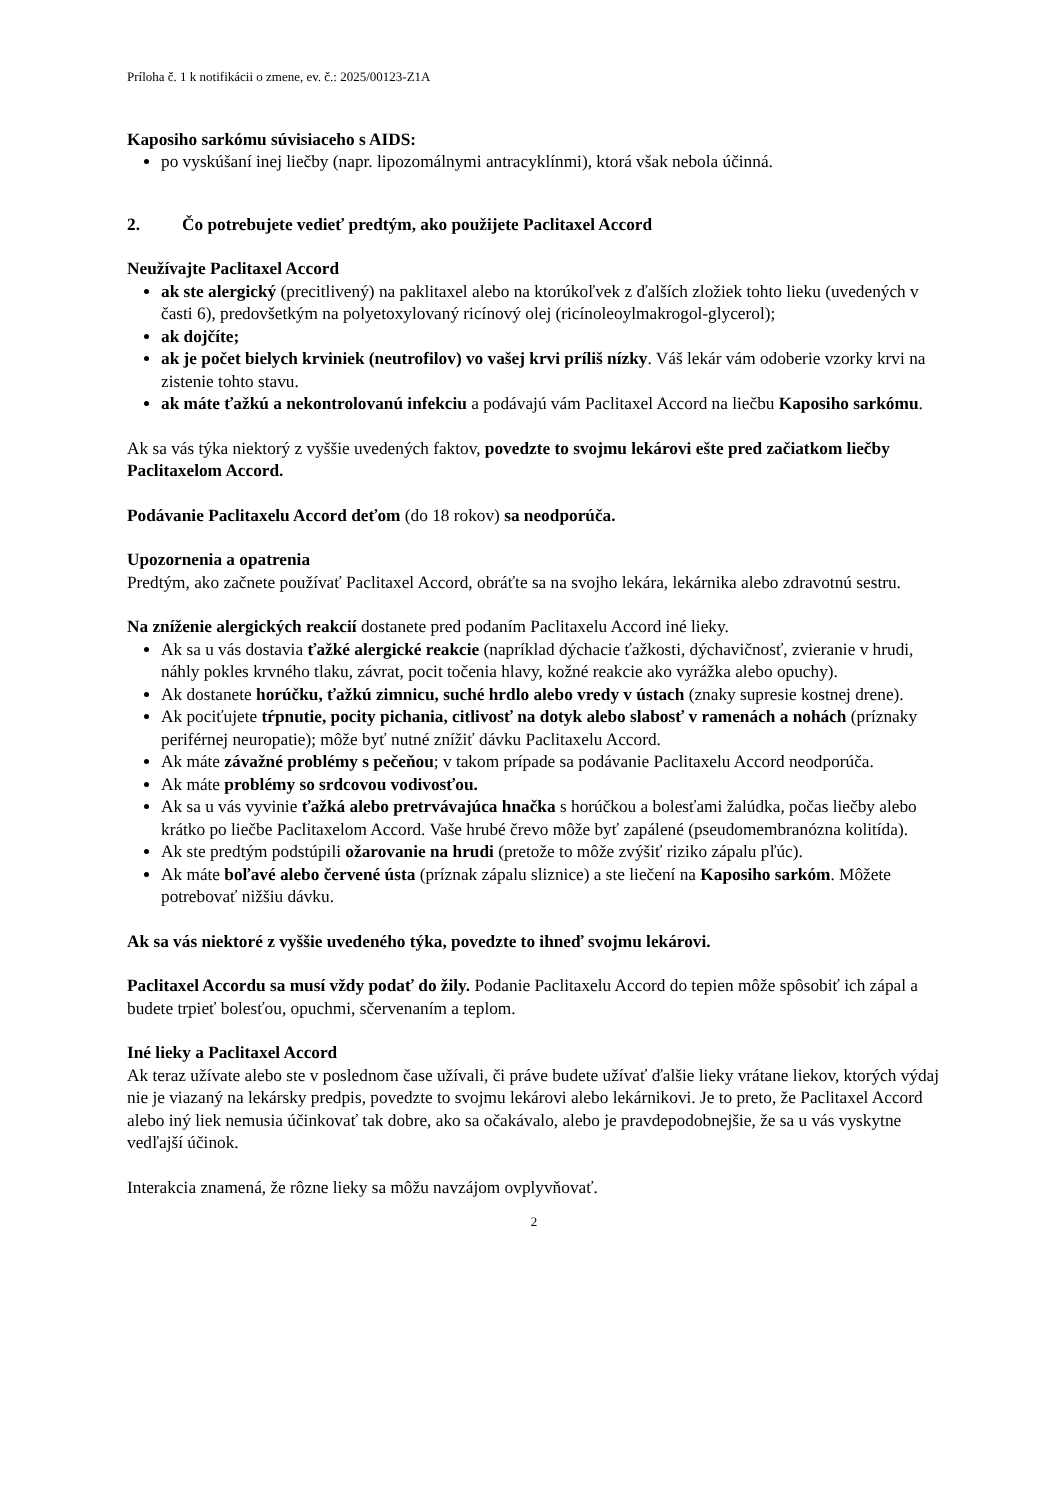Príloha č. 1 k notifikácii o zmene, ev. č.: 2025/00123-Z1A
Kaposiho sarkómu súvisiaceho s AIDS:
po vyskúšaní inej liečby (napr. lipozomálnymi antracyklínmi), ktorá však nebola účinná.
2. Čo potrebujete vedieť predtým, ako použijete Paclitaxel Accord
Neužívajte Paclitaxel Accord
ak ste alergický (precitlivený) na paklitaxel alebo na ktorúkoľvek z ďalších zložiek tohto lieku (uvedených v časti 6), predovšetkým na polyetoxylovaný ricínový olej (ricínoleoylmakrogol-glycerol);
ak dojčíte;
ak je počet bielych krviniek (neutrofilov) vo vašej krvi príliš nízky. Váš lekár vám odoberie vzorky krvi na zistenie tohto stavu.
ak máte ťažkú a nekontrolovanú infekciu a podávajú vám Paclitaxel Accord na liečbu Kaposiho sarkómu.
Ak sa vás týka niektorý z vyššie uvedených faktov, povedzte to svojmu lekárovi ešte pred začiatkom liečby Paclitaxelom Accord.
Podávanie Paclitaxelu Accord deťom (do 18 rokov) sa neodporúča.
Upozornenia a opatrenia
Predtým, ako začnete používať Paclitaxel Accord, obráťte sa na svojho lekára, lekárnika alebo zdravotnú sestru.
Na zníženie alergických reakcií dostanete pred podaním Paclitaxelu Accord iné lieky.
Ak sa u vás dostavia ťažké alergické reakcie (napríklad dýchacie ťažkosti, dýchavičnosť, zvieranie v hrudi, náhly pokles krvného tlaku, závrat, pocit točenia hlavy, kožné reakcie ako vyrážka alebo opuchy).
Ak dostanete horúčku, ťažkú zimnicu, suché hrdlo alebo vredy v ústach (znaky supresie kostnej drene).
Ak pociťujete tŕpnutie, pocity pichania, citlivosť na dotyk alebo slabosť v ramenách a nohách (príznaky periférnej neuropatie); môže byť nutné znížiť dávku Paclitaxelu Accord.
Ak máte závažné problémy s pečeňou; v takom prípade sa podávanie Paclitaxelu Accord neodporúča.
Ak máte problémy so srdcovou vodivosťou.
Ak sa u vás vyvinie ťažká alebo pretrvávajúca hnačka s horúčkou a bolesťami žalúdka, počas liečby alebo krátko po liečbe Paclitaxelom Accord. Vaše hrubé črevo môže byť zapálené (pseudomembranózna kolitída).
Ak ste predtým podstúpili ožarovanie na hrudi (pretože to môže zvýšiť riziko zápalu pľúc).
Ak máte boľavé alebo červené ústa (príznak zápalu sliznice) a ste liečení na Kaposiho sarkóm. Môžete potrebovať nižšiu dávku.
Ak sa vás niektoré z vyššie uvedeného týka, povedzte to ihneď svojmu lekárovi.
Paclitaxel Accordu sa musí vždy podať do žily. Podanie Paclitaxelu Accord do tepien môže spôsobiť ich zápal a budete trpieť bolesťou, opuchmi, sčervenaním a teplom.
Iné lieky a Paclitaxel Accord
Ak teraz užívate alebo ste v poslednom čase užívali, či práve budete užívať ďalšie lieky vrátane liekov, ktorých výdaj nie je viazaný na lekársky predpis, povedzte to svojmu lekárovi alebo lekárnikovi. Je to preto, že Paclitaxel Accord alebo iný liek nemusia účinkovať tak dobre, ako sa očakávalo, alebo je pravdepodobnejšie, že sa u vás vyskytne vedľajší účinok.
Interakcia znamená, že rôzne lieky sa môžu navzájom ovplyvňovať.
2